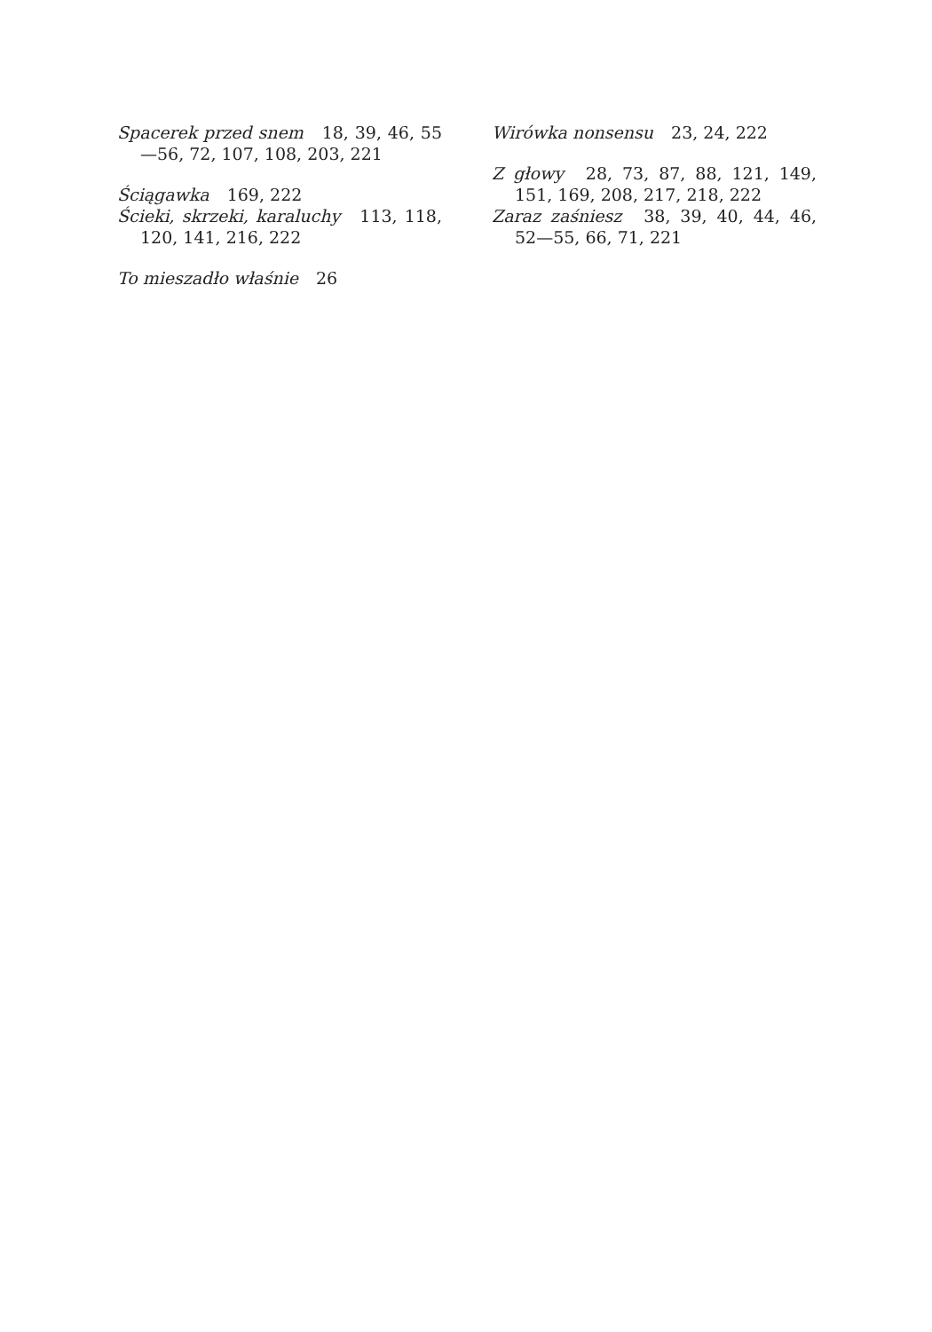Spacerek przed snem 18, 39, 46, 55—56, 72, 107, 108, 203, 221
Ściągawka 169, 222
Ścieki, skrzeki, karaluchy 113, 118, 120, 141, 216, 222
To mieszadło właśnie 26
Wirówka nonsensu 23, 24, 222
Z głowy 28, 73, 87, 88, 121, 149, 151, 169, 208, 217, 218, 222
Zaraz zaśniesz 38, 39, 40, 44, 46, 52—55, 66, 71, 221